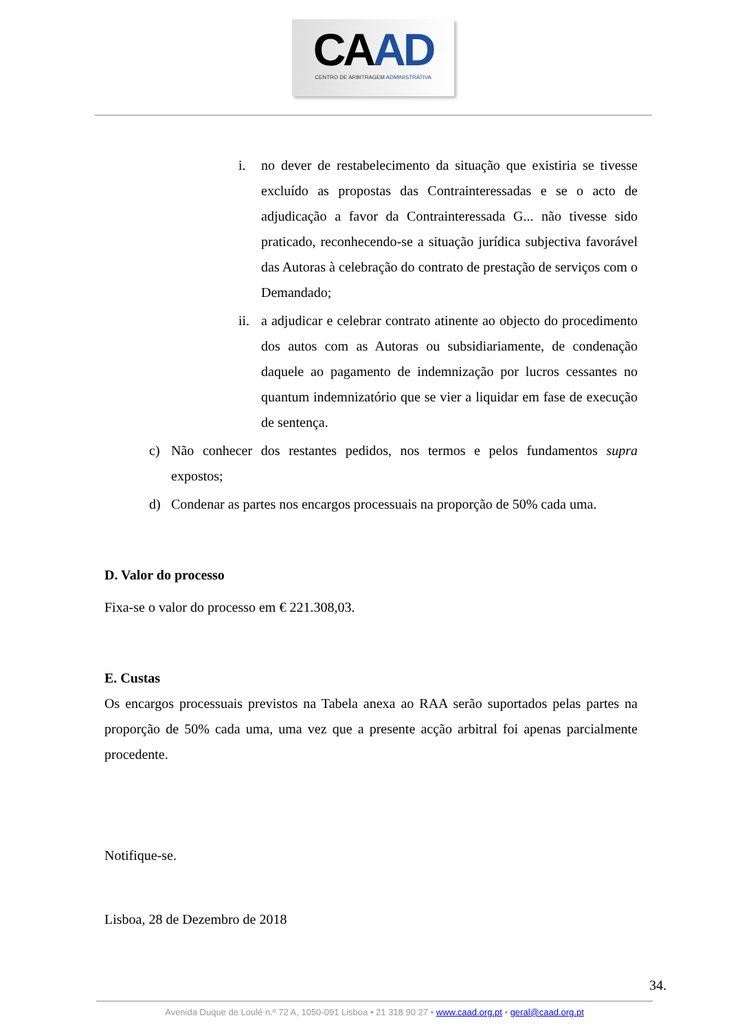CAAD
CENTRO DE ARBITRAGEM ADMINISTRATIVA
i. no dever de restabelecimento da situação que existiria se tivesse excluído as propostas das Contrainteressadas e se o acto de adjudicação a favor da Contrainteressada G... não tivesse sido praticado, reconhecendo-se a situação jurídica subjectiva favorável das Autoras à celebração do contrato de prestação de serviços com o Demandado;
ii.
a adjudicar e celebrar contrato atinente ao objecto do procedimento dos autos com as Autoras ou subsidiariamente, de condenação daquele ao pagamento de indemnização por lucros cessantes no quantum indemnizatório que se vier a liquidar em fase de execução de sentença.
c) Não conhecer dos restantes pedidos, nos termos e pelos fundamentos supra expostos;
d) Condenar as partes nos encargos processuais na proporção de 50% cada uma.
D. Valor do processo
Fixa-se o valor do processo em € 221.308,03.
E. Custas
Os encargos processuais previstos na Tabela anexa ao RAA serão suportados pelas partes na proporção de 50% cada uma, uma vez que a presente acção arbitral foi apenas parcialmente procedente.
Notifique-se.
Lisboa, 28 de Dezembro de 2018
34.
Avenida Duque de Loulé n.º 72 A, 1050-091 Lisboa • 21 318 90 27 • www.caad.org.pt • geral@caad.org.pt